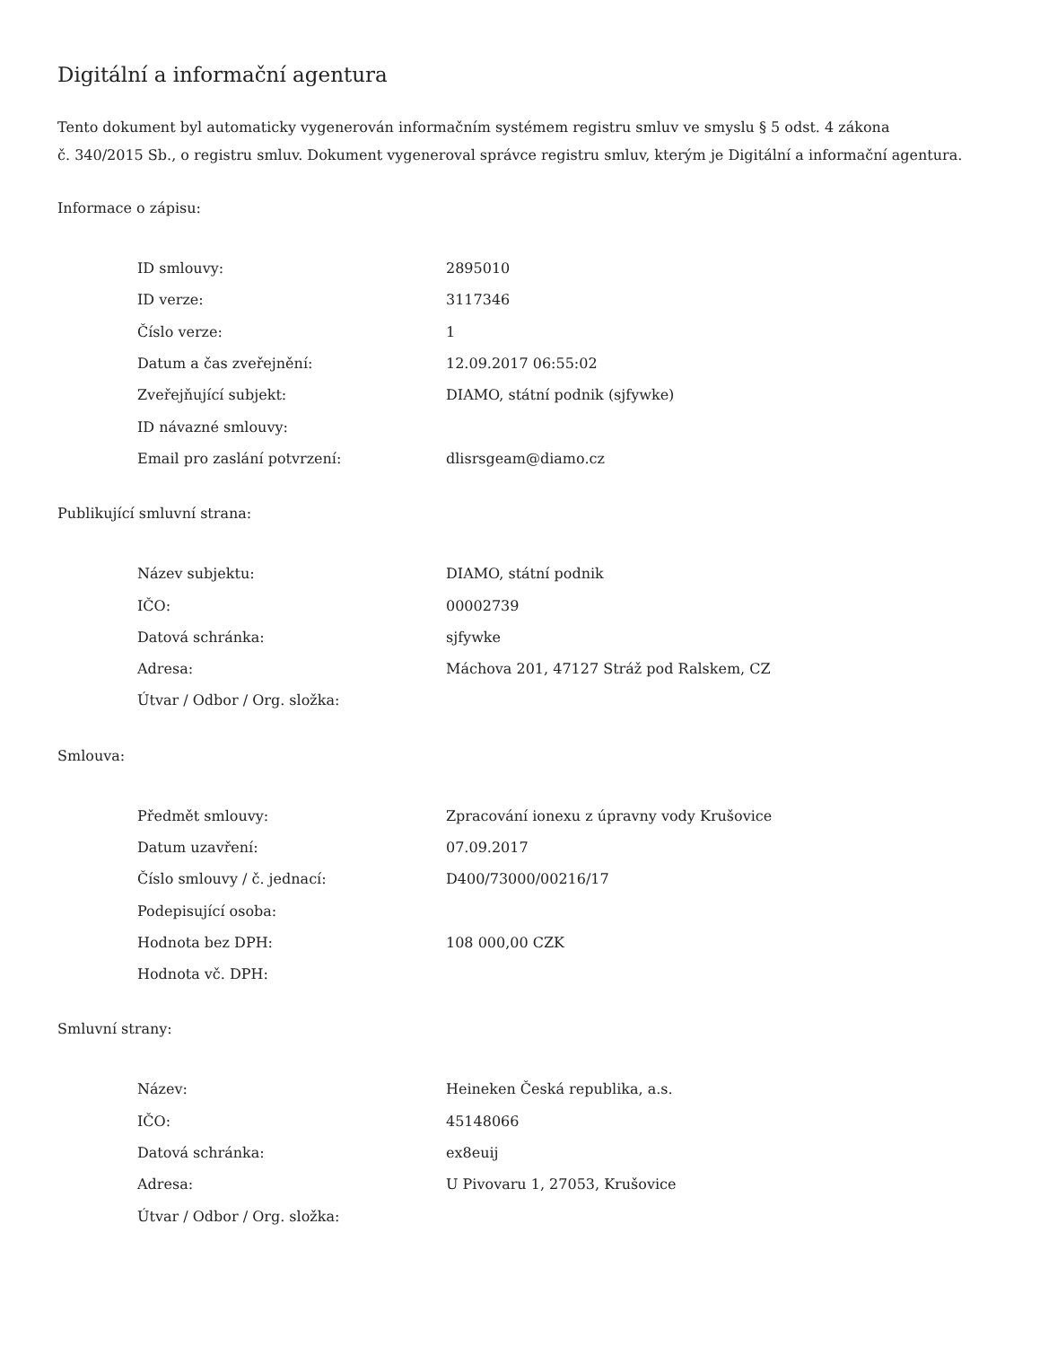Digitální a informační agentura
Tento dokument byl automaticky vygenerován informačním systémem registru smluv ve smyslu § 5 odst. 4 zákona
č. 340/2015 Sb., o registru smluv. Dokument vygeneroval správce registru smluv, kterým je Digitální a informační agentura.
Informace o zápisu:
| ID smlouvy: | 2895010 |
| ID verze: | 3117346 |
| Číslo verze: | 1 |
| Datum a čas zveřejnění: | 12.09.2017 06:55:02 |
| Zveřejňující subjekt: | DIAMO, státní podnik (sjfywke) |
| ID návazné smlouvy: | |
| Email pro zaslání potvrzení: | dlisrsgeam@diamo.cz |
Publikující smluvní strana:
| Název subjektu: | DIAMO, státní podnik |
| IČO: | 00002739 |
| Datová schránka: | sjfywke |
| Adresa: | Máchova 201, 47127 Stráž pod Ralskem, CZ |
| Útvar / Odbor / Org. složka: | |
Smlouva:
| Předmět smlouvy: | Zpracování ionexu z úpravny vody Krušovice |
| Datum uzavření: | 07.09.2017 |
| Číslo smlouvy / č. jednací: | D400/73000/00216/17 |
| Podepisující osoba: | |
| Hodnota bez DPH: | 108 000,00 CZK |
| Hodnota vč. DPH: | |
Smluvní strany:
| Název: | Heineken Česká republika, a.s. |
| IČO: | 45148066 |
| Datová schránka: | ex8euij |
| Adresa: | U Pivovaru 1, 27053, Krušovice |
| Útvar / Odbor / Org. složka: | |